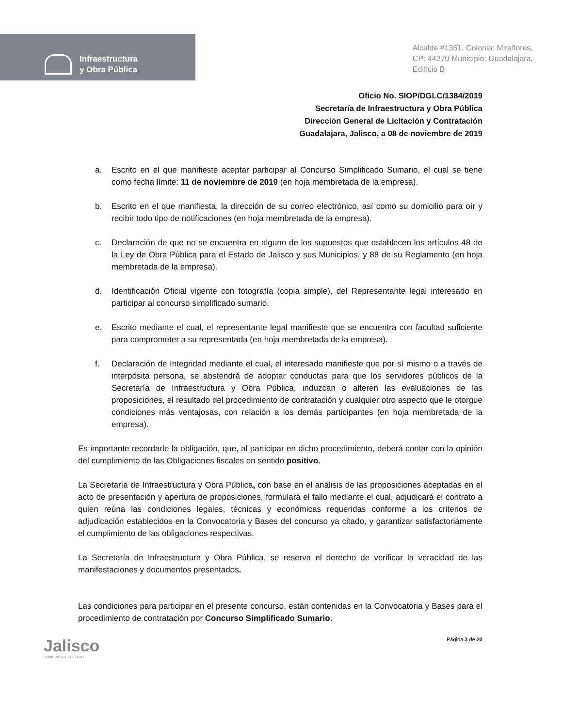Infraestructura
y Obra Pública
Alcalde #1351, Colonia: Miraflores,
CP: 44270 Municipio: Guadalajara,
Edificio B
Oficio No. SIOP/DGLC/1384/2019
Secretaría de Infraestructura y Obra Pública
Dirección General de Licitación y Contratación
Guadalajara, Jalisco, a 08 de noviembre de 2019
a. Escrito en el que manifieste aceptar participar al Concurso Simplificado Sumario, el cual se tiene como fecha límite: 11 de noviembre de 2019 (en hoja membretada de la empresa).
b. Escrito en el que manifiesta, la dirección de su correo electrónico, así como su domicilio para oír y recibir todo tipo de notificaciones (en hoja membretada de la empresa).
c. Declaración de que no se encuentra en alguno de los supuestos que establecen los artículos 48 de la Ley de Obra Pública para el Estado de Jalisco y sus Municipios, y 88 de su Reglamento (en hoja membretada de la empresa).
d. Identificación Oficial vigente con fotografía (copia simple), del Representante legal interesado en participar al concurso simplificado sumario.
e. Escrito mediante el cual, el representante legal manifieste que se encuentra con facultad suficiente para comprometer a su representada (en hoja membretada de la empresa).
f. Declaración de Integridad mediante el cual, el interesado manifieste que por sí mismo o a través de interpósita persona, se abstendrá de adoptar conductas para que los servidores públicos de la Secretaría de Infraestructura y Obra Pública, induzcan o alteren las evaluaciones de las proposiciones, el resultado del procedimiento de contratación y cualquier otro aspecto que le otorgue condiciones más ventajosas, con relación a los demás participantes (en hoja membretada de la empresa).
Es importante recordarle la obligación, que, al participar en dicho procedimiento, deberá contar con la opinión del cumplimiento de las Obligaciones fiscales en sentido positivo.
La Secretaría de Infraestructura y Obra Pública, con base en el análisis de las proposiciones aceptadas en el acto de presentación y apertura de proposiciones, formulará el fallo mediante el cual, adjudicará el contrato a quien reúna las condiciones legales, técnicas y económicas requeridas conforme a los criterios de adjudicación establecidos en la Convocatoria y Bases del concurso ya citado, y garantizar satisfactoriamente el cumplimiento de las obligaciones respectivas.
La Secretaría de Infraestructura y Obra Pública, se reserva el derecho de verificar la veracidad de las manifestaciones y documentos presentados.
Las condiciones para participar en el presente concurso, están contenidas en la Convocatoria y Bases para el procedimiento de contratación por Concurso Simplificado Sumario.
Jalisco
GOBIERNO DEL ESTADO
Página 3 de 20